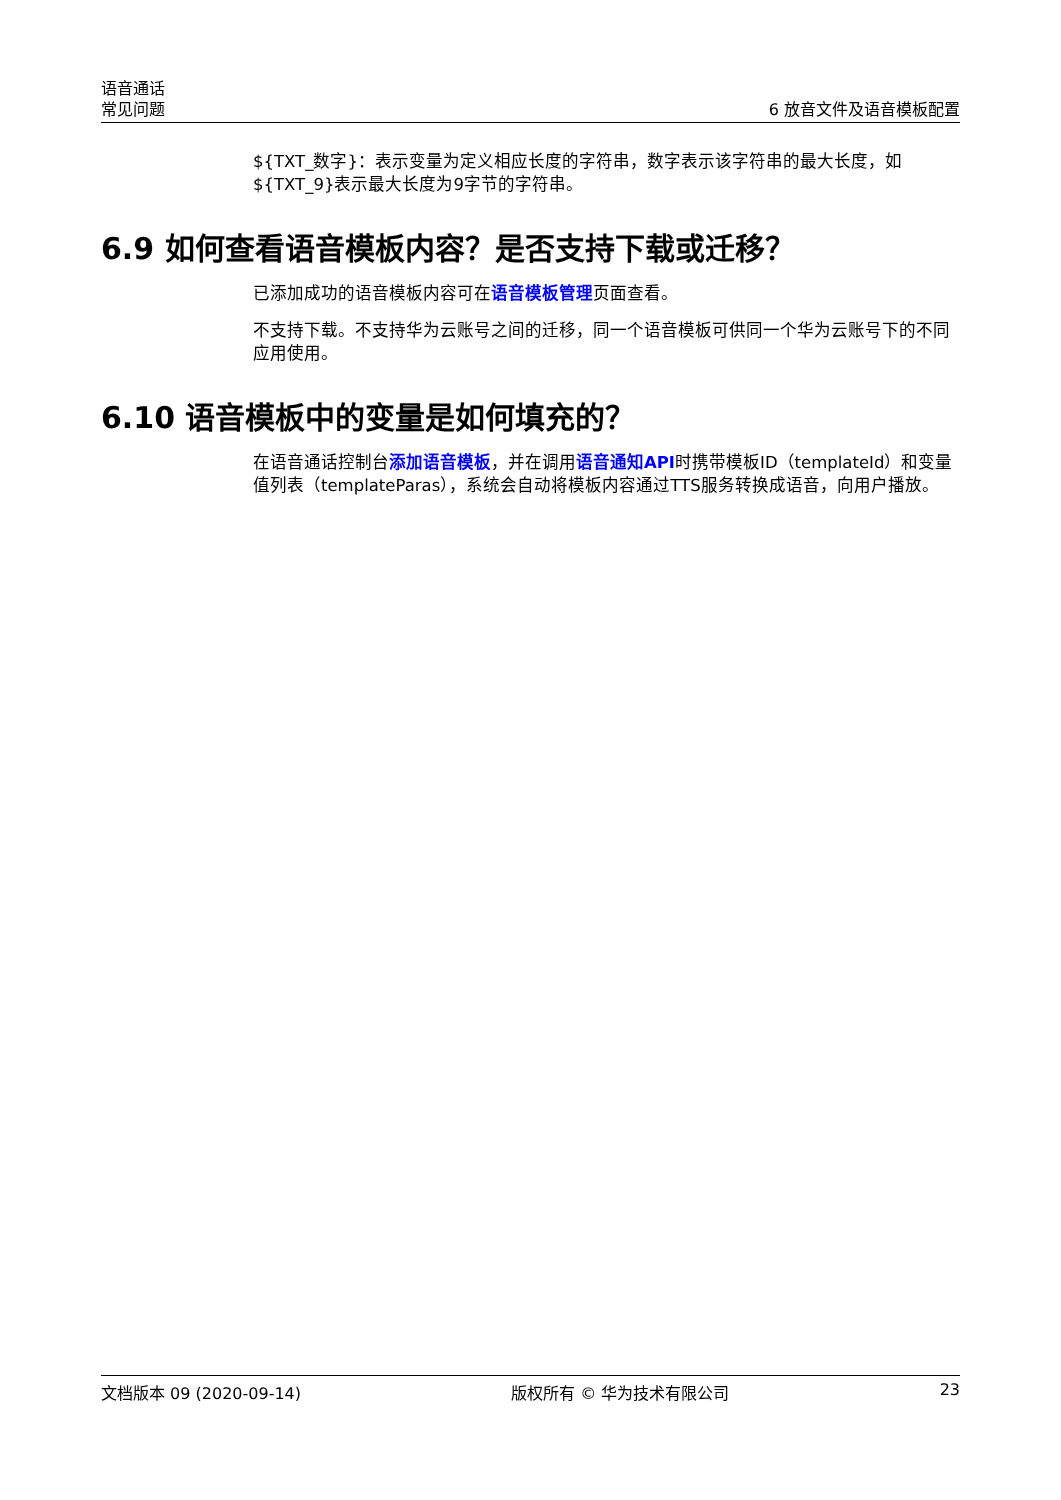语音通话
常见问题
6 放音文件及语音模板配置
${TXT_数字}：表示变量为定义相应长度的字符串，数字表示该字符串的最大长度，如${TXT_9}表示最大长度为9字节的字符串。
6.9 如何查看语音模板内容？是否支持下载或迁移？
已添加成功的语音模板内容可在语音模板管理页面查看。
不支持下载。不支持华为云账号之间的迁移，同一个语音模板可供同一个华为云账号下的不同应用使用。
6.10 语音模板中的变量是如何填充的？
在语音通话控制台添加语音模板，并在调用语音通知API时携带模板ID（templateId）和变量值列表（templateParas），系统会自动将模板内容通过TTS服务转换成语音，向用户播放。
文档版本 09 (2020-09-14) 版权所有 © 华为技术有限公司 23